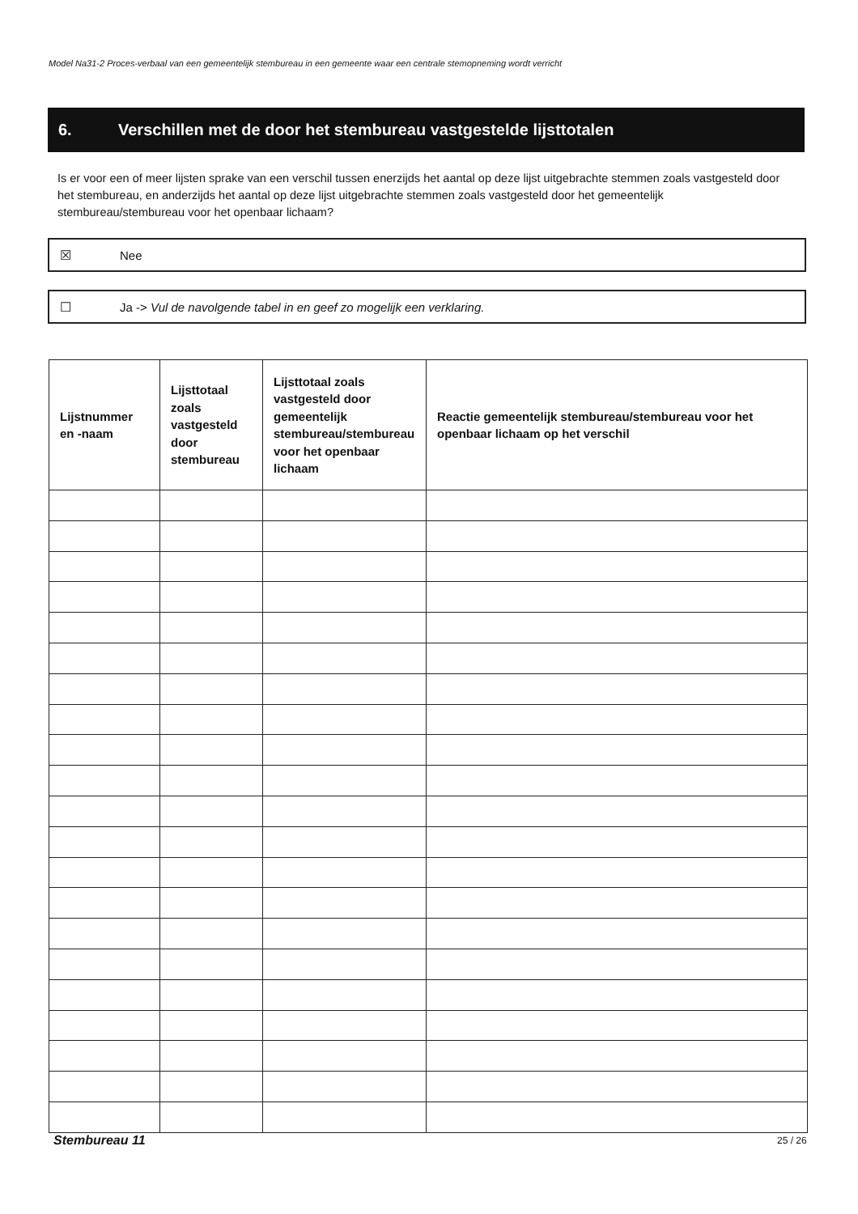Model Na31-2 Proces-verbaal van een gemeentelijk stembureau in een gemeente waar een centrale stemopneming wordt verricht
6. Verschillen met de door het stembureau vastgestelde lijsttotalen
Is er voor een of meer lijsten sprake van een verschil tussen enerzijds het aantal op deze lijst uitgebrachte stemmen zoals vastgesteld door het stembureau, en anderzijds het aantal op deze lijst uitgebrachte stemmen zoals vastgesteld door het gemeentelijk stembureau/stembureau voor het openbaar lichaam?
☒ Nee
☐ Ja -> Vul de navolgende tabel in en geef zo mogelijk een verklaring.
| Lijstnummer en -naam | Lijsttotaal zoals vastgesteld door stembureau | Lijsttotaal zoals vastgesteld door gemeentelijk stembureau/stembureau voor het openbaar lichaam | Reactie gemeentelijk stembureau/stembureau voor het openbaar lichaam op het verschil |
| --- | --- | --- | --- |
Stembureau 11 25 / 26